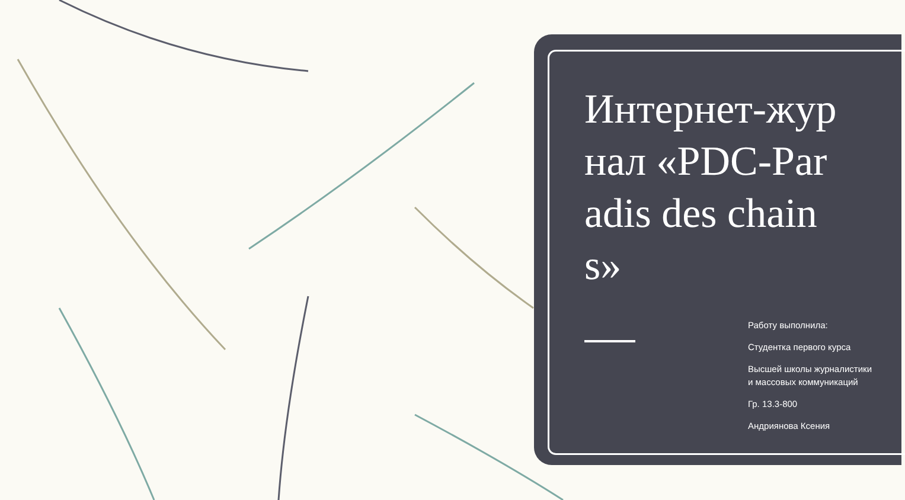Интернет-журнал «PDC-Paradis des chains»
Работу выполнила:
Студентка первого курса
Высшей школы журналистики и массовых коммуникаций
Гр. 13.3-800
Андриянова Ксения